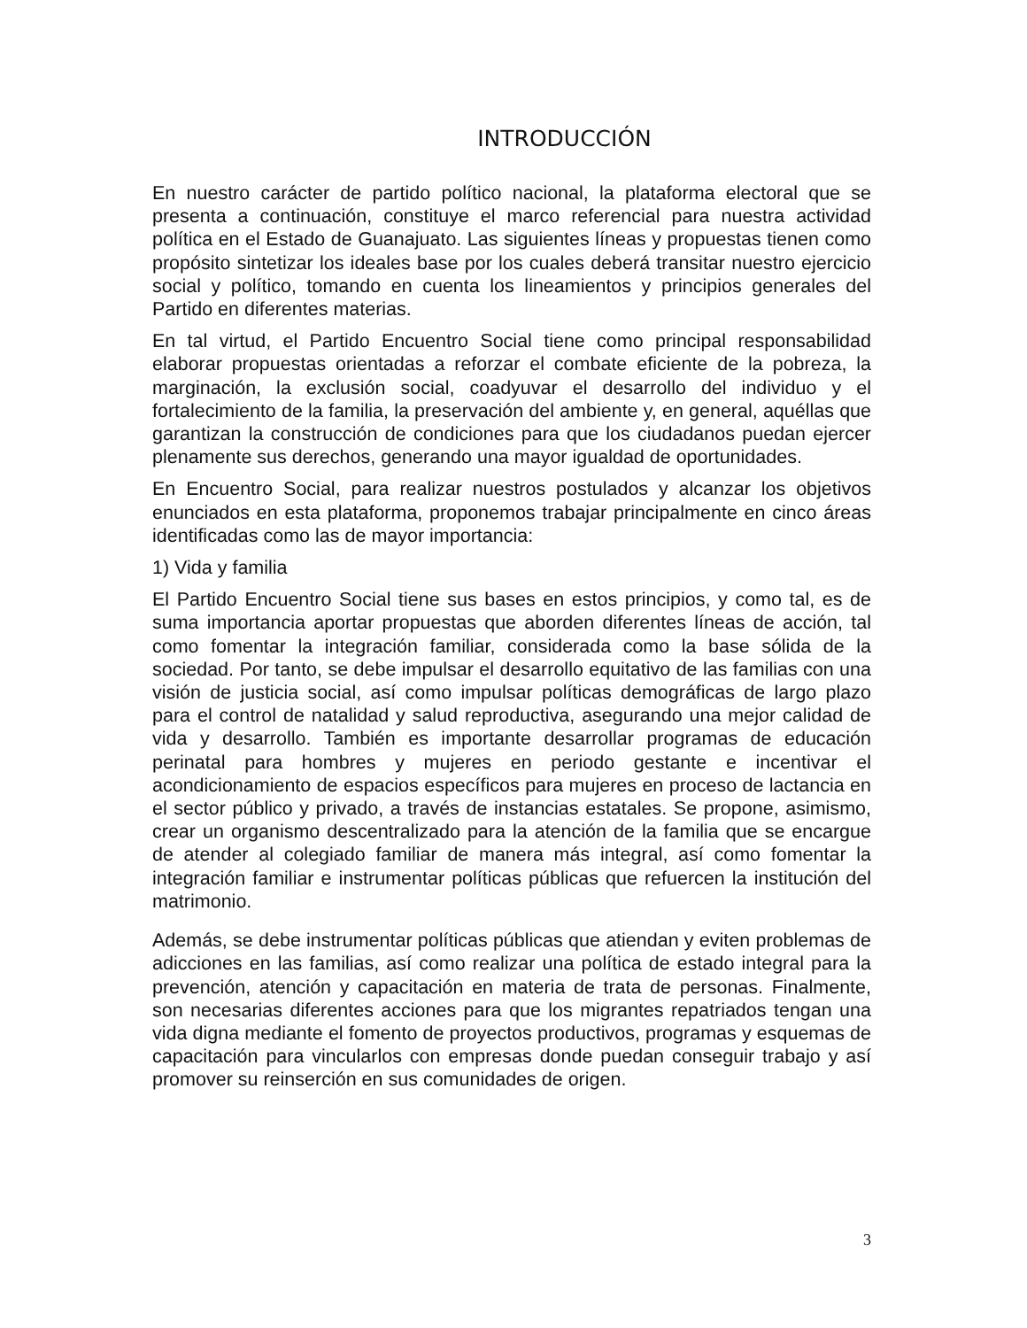INTRODUCCIÓN
En nuestro carácter de partido político nacional, la plataforma electoral que se presenta a continuación, constituye el marco referencial para nuestra actividad política en el Estado de Guanajuato. Las siguientes líneas y propuestas tienen como propósito sintetizar los ideales base por los cuales deberá transitar nuestro ejercicio social y político, tomando en cuenta los lineamientos y principios generales del Partido en diferentes materias.
En tal virtud, el Partido Encuentro Social tiene como principal responsabilidad elaborar propuestas orientadas a reforzar el combate eficiente de la pobreza, la marginación, la exclusión social, coadyuvar el desarrollo del individuo y el fortalecimiento de la familia, la preservación del ambiente y, en general, aquéllas que garantizan la construcción de condiciones para que los ciudadanos puedan ejercer plenamente sus derechos, generando una mayor igualdad de oportunidades.
En Encuentro Social, para realizar nuestros postulados y alcanzar los objetivos enunciados en esta plataforma, proponemos trabajar principalmente en cinco áreas identificadas como las de mayor importancia:
1) Vida y familia
El Partido Encuentro Social tiene sus bases en estos principios, y como tal, es de suma importancia aportar propuestas que aborden diferentes líneas de acción, tal como fomentar la integración familiar, considerada como la base sólida de la sociedad. Por tanto, se debe impulsar el desarrollo equitativo de las familias con una visión de justicia social, así como impulsar políticas demográficas de largo plazo para el control de natalidad y salud reproductiva, asegurando una mejor calidad de vida y desarrollo. También es importante desarrollar programas de educación perinatal para hombres y mujeres en periodo gestante e incentivar el acondicionamiento de espacios específicos para mujeres en proceso de lactancia en el sector público y privado, a través de instancias estatales. Se propone, asimismo, crear un organismo descentralizado para la atención de la familia que se encargue de atender al colegiado familiar de manera más integral, así como fomentar la integración familiar e instrumentar políticas públicas que refuercen la institución del matrimonio.
Además, se debe instrumentar políticas públicas que atiendan y eviten problemas de adicciones en las familias, así como realizar una política de estado integral para la prevención, atención y capacitación en materia de trata de personas. Finalmente, son necesarias diferentes acciones para que los migrantes repatriados tengan una vida digna mediante el fomento de proyectos productivos, programas y esquemas de capacitación para vincularlos con empresas donde puedan conseguir trabajo y así promover su reinserción en sus comunidades de origen.
3